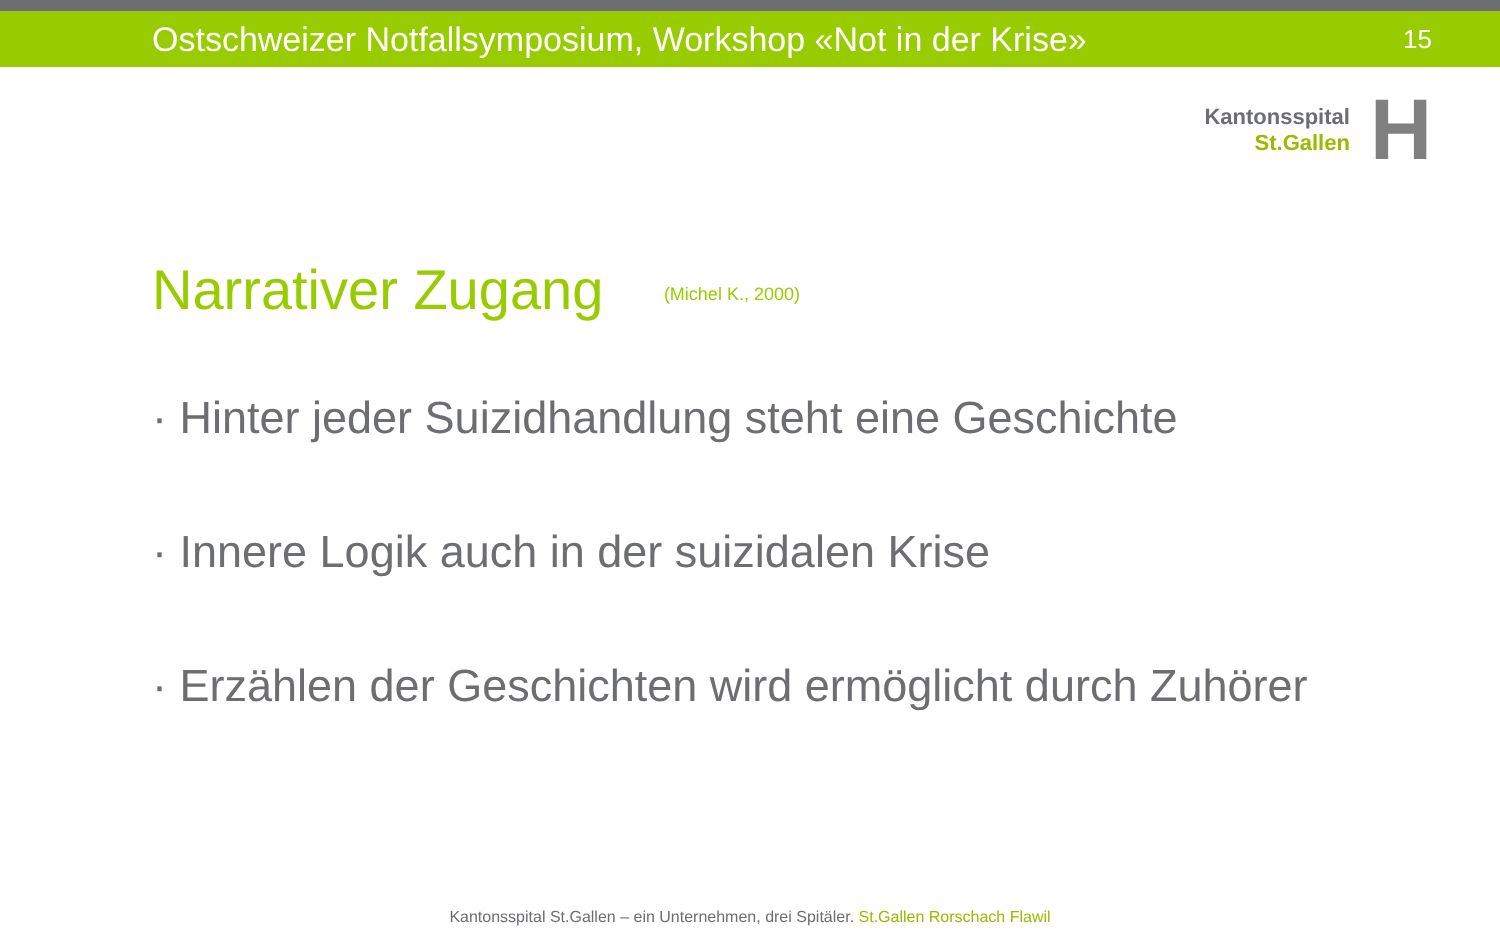Ostschweizer Notfallsymposium, Workshop «Not in der Krise»
15
Kantonsspital
St.Gallen
H
Narrativer Zugang (Michel K., 2000)
· Hinter jeder Suizidhandlung steht eine Geschichte
· Innere Logik auch in der suizidalen Krise
· Erzählen der Geschichten wird ermöglicht durch Zuhörer
Kantonsspital St.Gallen – ein Unternehmen, drei Spitäler. St.Gallen Rorschach Flawil